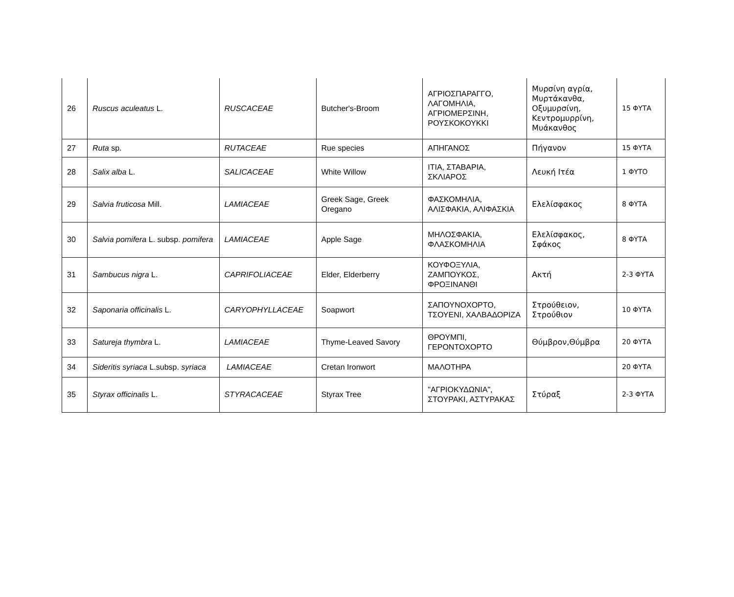| 26 | Ruscus aculeatus L. | RUSCACEAE | Butcher's-Broom | ΑΓΡΙΟΣΠΑΡΑΓΓΟ, ΛΑΓΟΜΗΛΙΑ, ΑΓΡΙΟΜΕΡΣΙΝΗ, ΡΟΥΣΚΟΚΟΥΚΚΙ | Μυρσίνη αγρία, Μυρτάκανθα, Οξυμυρσίνη, Κεντρομυρρίνη, Μυάκανθος | 15 ΦΥΤΑ |
| 27 | Ruta sp. | RUTACEAE | Rue species | ΑΠΗΓΑΝΟΣ | Πήγανον | 15 ΦΥΤΑ |
| 28 | Salix alba L. | SALICACEAE | White Willow | ΙΤΙΑ, ΣΤΑΒΑΡΙΑ, ΣΚΛΙΑΡΟΣ | Λευκή Ιτέα | 1 ΦΥΤΟ |
| 29 | Salvia fruticosa Mill. | LAMIACEAE | Greek Sage, Greek Oregano | ΦΑΣΚΟΜΗΛΙΑ, ΑΛΙΣΦΑΚΙΑ, ΑΛΙΦΑΣΚΙΑ | Ελελίσφακος | 8 ΦΥΤΑ |
| 30 | Salvia pomifera L. subsp. pomifera | LAMIACEAE | Apple Sage | ΜΗΛΟΣΦΑΚΙΑ, ΦΛΑΣΚΟΜΗΛΙΑ | Ελελίσφακος, Σφάκος | 8 ΦΥΤΑ |
| 31 | Sambucus nigra L. | CAPRIFOLIACEAE | Elder, Elderberry | ΚΟΥΦΟΞΥΛΙΑ, ΖΑΜΠΟΥΚΟΣ, ΦΡΟΞΙΝΑΝΘΙ | Ακτή | 2-3 ΦΥΤΑ |
| 32 | Saponaria officinalis L. | CARYOPHYLLACEAE | Soapwort | ΣΑΠΟΥΝΟΧΟΡΤΟ, ΤΣΟΥΕΝΙ, ΧΑΛΒΑΔΟΡΙΖΑ | Στρούθειον, Στρούθιον | 10 ΦΥΤΑ |
| 33 | Satureja thymbra L. | LAMIACEAE | Thyme-Leaved Savory | ΘΡΟΥΜΠΙ, ΓΕΡΟΝΤΟΧΟΡΤΟ | Θύμβρον,Θύμβρα | 20 ΦΥΤΑ |
| 34 | Sideritis syriaca L.subsp. syriaca | LAMIACEAE | Cretan Ironwort | ΜΑΛΟΤΗΡΑ | | 20 ΦΥΤΑ |
| 35 | Styrax officinalis L. | STYRACACEAE | Styrax Tree | "ΑΓΡΙΟΚΥΔΩΝΙΑ", ΣΤΟΥΡΑΚΙ, ΑΣΤΥΡΑΚΑΣ | Στύραξ | 2-3 ΦΥΤΑ |